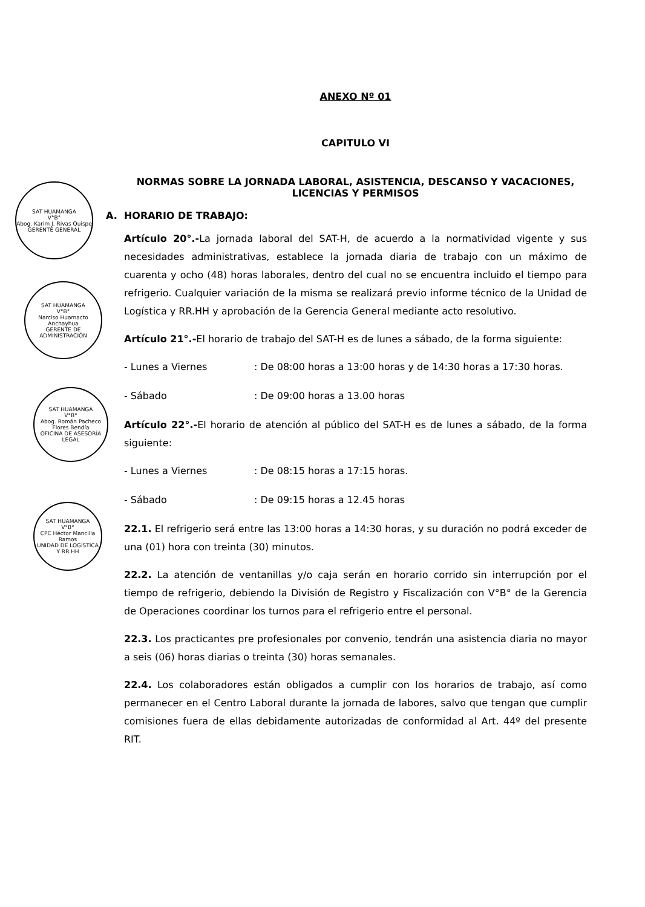SAT HUAMANGA
V°B°
Abog. Karim J. Rivas Quispe
GERENTE GENERAL
SAT HUAMANGA
V°B°
Narciso Huamacto Anchayhua
GERENTE DE ADMINISTRACIÓN
SAT HUAMANGA
V°B°
Abog. Román Pacheco Flores Bendía
OFICINA DE ASESORÍA LEGAL
SAT HUAMANGA
V°B°
CPC Héctor Mancilla Ramos
UNIDAD DE LOGÍSTICA Y RR.HH
ANEXO Nº 01
CAPITULO VI
NORMAS SOBRE LA JORNADA LABORAL, ASISTENCIA, DESCANSO Y VACACIONES,
LICENCIAS Y PERMISOS
A. HORARIO DE TRABAJO:
Artículo 20°.-La jornada laboral del SAT-H, de acuerdo a la normatividad vigente y sus necesidades administrativas, establece la jornada diaria de trabajo con un máximo de cuarenta y ocho (48) horas laborales, dentro del cual no se encuentra incluido el tiempo para refrigerio. Cualquier variación de la misma se realizará previo informe técnico de la Unidad de Logística y RR.HH y aprobación de la Gerencia General mediante acto resolutivo.
Artículo 21°.-El horario de trabajo del SAT-H es de lunes a sábado, de la forma siguiente:
- Lunes a Viernes : De 08:00 horas a 13:00 horas y de 14:30 horas a 17:30 horas.
- Sábado : De 09:00 horas a 13.00 horas
Artículo 22°.-El horario de atención al público del SAT-H es de lunes a sábado, de la forma siguiente:
- Lunes a Viernes : De 08:15 horas a 17:15 horas.
- Sábado : De 09:15 horas a 12.45 horas
22.1. El refrigerio será entre las 13:00 horas a 14:30 horas, y su duración no podrá exceder de una (01) hora con treinta (30) minutos.
22.2. La atención de ventanillas y/o caja serán en horario corrido sin interrupción por el tiempo de refrigerio, debiendo la División de Registro y Fiscalización con V°B° de la Gerencia de Operaciones coordinar los turnos para el refrigerio entre el personal.
22.3. Los practicantes pre profesionales por convenio, tendrán una asistencia diaria no mayor a seis (06) horas diarias o treinta (30) horas semanales.
22.4. Los colaboradores están obligados a cumplir con los horarios de trabajo, así como permanecer en el Centro Laboral durante la jornada de labores, salvo que tengan que cumplir comisiones fuera de ellas debidamente autorizadas de conformidad al Art. 44º del presente RIT.